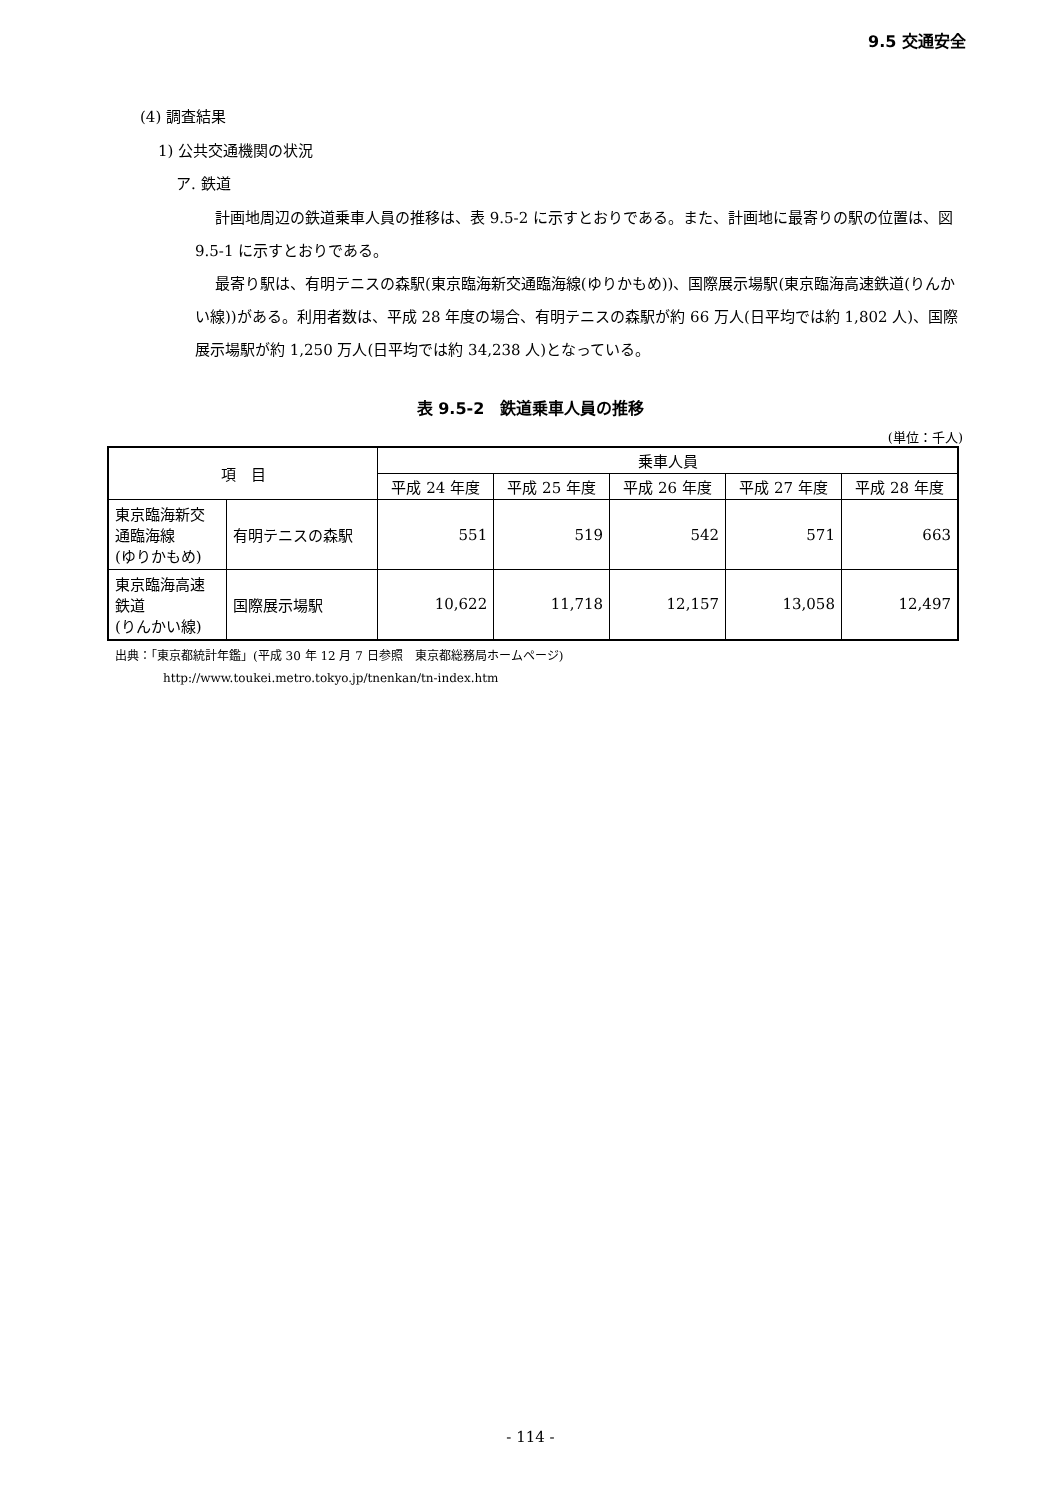9.5 交通安全
(4) 調査結果
1) 公共交通機関の状況
ア. 鉄道
計画地周辺の鉄道乗車人員の推移は、表 9.5-2 に示すとおりである。また、計画地に最寄りの駅の位置は、図 9.5-1 に示すとおりである。
最寄り駅は、有明テニスの森駅(東京臨海新交通臨海線(ゆりかもめ))、国際展示場駅(東京臨海高速鉄道(りんかい線))がある。利用者数は、平成 28 年度の場合、有明テニスの森駅が約 66 万人(日平均では約 1,802 人)、国際展示場駅が約 1,250 万人(日平均では約 34,238 人)となっている。
表 9.5-2　鉄道乗車人員の推移
(単位：千人)
| 項 目 | | 乗車人員 | | | | |
| --- | --- | --- | --- | --- | --- | --- |
| | | 平成 24 年度 | 平成 25 年度 | 平成 26 年度 | 平成 27 年度 | 平成 28 年度 |
| 東京臨海新交 通臨海線 (ゆりかもめ) | 有明テニスの森駅 | 551 | 519 | 542 | 571 | 663 |
| 東京臨海高速 鉄道 (りんかい線) | 国際展示場駅 | 10,622 | 11,718 | 12,157 | 13,058 | 12,497 |
出典：「東京都統計年鑑」(平成 30 年 12 月 7 日参照　東京都総務局ホームページ)
　　　　http://www.toukei.metro.tokyo.jp/tnenkan/tn-index.htm
- 114 -